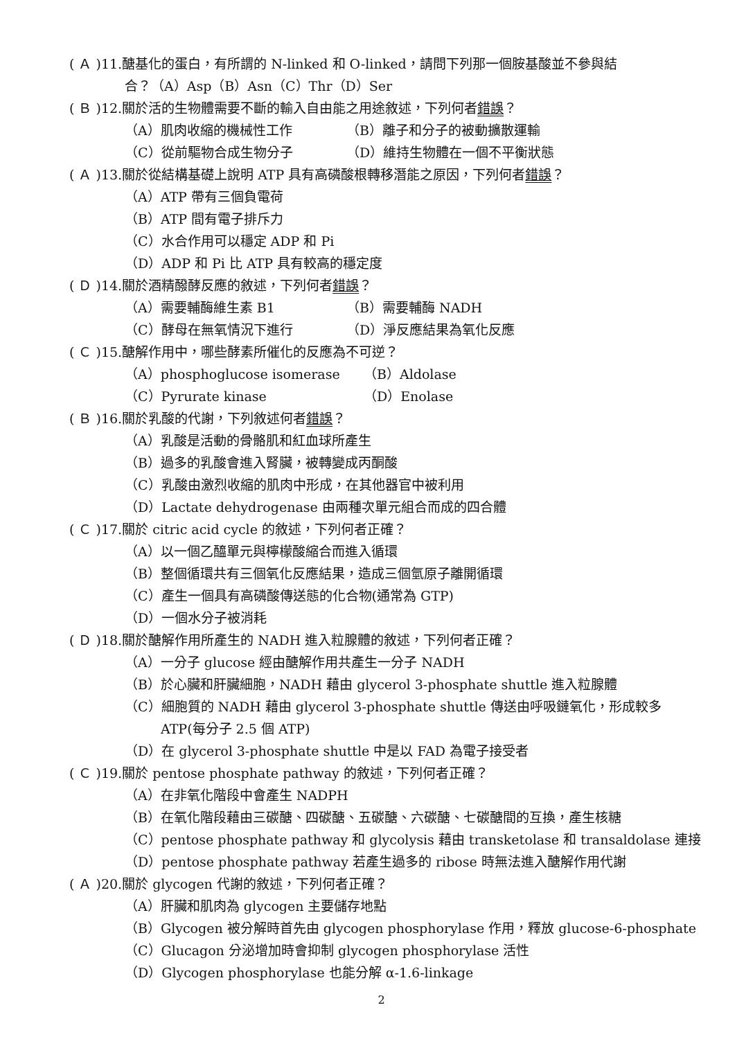( Ａ )11.醣基化的蛋白，有所謂的 N-linked 和 O-linked，請問下列那一個胺基酸並不參與結
合？（A）Asp（B）Asn（C）Thr（D）Ser
( Ｂ )12.關於活的生物體需要不斷的輸入自由能之用途敘述，下列何者錯誤？
（A）肌肉收縮的機械性工作 （B）離子和分子的被動擴散運輸
（C）從前驅物合成生物分子 （D）維持生物體在一個不平衡狀態
( Ａ )13.關於從結構基礎上說明 ATP 具有高磷酸根轉移潛能之原因，下列何者錯誤？
（A）ATP 帶有三個負電荷
（B）ATP 間有電子排斥力
（C）水合作用可以穩定 ADP 和 Pi
（D）ADP 和 Pi 比 ATP 具有較高的穩定度
( Ｄ )14.關於酒精醱酵反應的敘述，下列何者錯誤？
（A）需要輔酶維生素 B1 （B）需要輔酶 NADH
（C）酵母在無氧情況下進行 （D）淨反應結果為氧化反應
( Ｃ )15.醣解作用中，哪些酵素所催化的反應為不可逆？
（A）phosphoglucose isomerase （B）Aldolase
（C）Pyrurate kinase （D）Enolase
( Ｂ )16.關於乳酸的代謝，下列敘述何者錯誤？
（A）乳酸是活動的骨骼肌和紅血球所產生
（B）過多的乳酸會進入腎臟，被轉變成丙酮酸
（C）乳酸由激烈收縮的肌肉中形成，在其他器官中被利用
（D）Lactate dehydrogenase 由兩種次單元組合而成的四合體
( Ｃ )17.關於 citric acid cycle 的敘述，下列何者正確？
（A）以一個乙醯單元與檸檬酸縮合而進入循環
（B）整個循環共有三個氧化反應結果，造成三個氫原子離開循環
（C）產生一個具有高磷酸傳送態的化合物(通常為 GTP)
（D）一個水分子被消耗
( Ｄ )18.關於醣解作用所產生的 NADH 進入粒腺體的敘述，下列何者正確？
（A）一分子 glucose 經由醣解作用共產生一分子 NADH
（B）於心臟和肝臟細胞，NADH 藉由 glycerol 3-phosphate shuttle 進入粒腺體
（C）細胞質的 NADH 藉由 glycerol 3-phosphate shuttle 傳送由呼吸鏈氧化，形成較多
ATP(每分子 2.5 個 ATP)
（D）在 glycerol 3-phosphate shuttle 中是以 FAD 為電子接受者
( Ｃ )19.關於 pentose phosphate pathway 的敘述，下列何者正確？
（A）在非氧化階段中會產生 NADPH
（B）在氧化階段藉由三碳醣、四碳醣、五碳醣、六碳醣、七碳醣間的互換，產生核糖
（C）pentose phosphate pathway 和 glycolysis 藉由 transketolase 和 transaldolase 連接
（D）pentose phosphate pathway 若產生過多的 ribose 時無法進入醣解作用代謝
( Ａ )20.關於 glycogen 代謝的敘述，下列何者正確？
（A）肝臟和肌肉為 glycogen 主要儲存地點
（B）Glycogen 被分解時首先由 glycogen phosphorylase 作用，釋放 glucose-6-phosphate
（C）Glucagon 分泌增加時會抑制 glycogen phosphorylase 活性
（D）Glycogen phosphorylase 也能分解 α-1.6-linkage
2